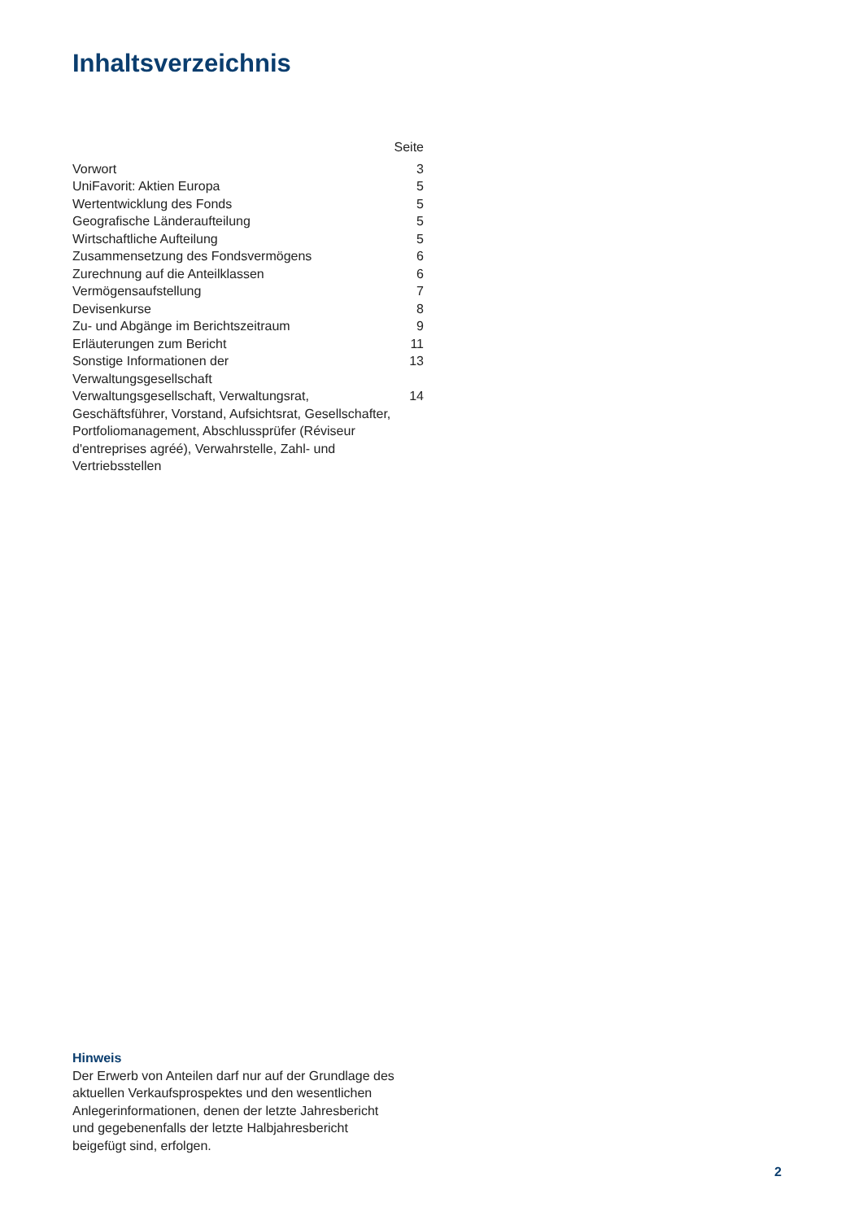Inhaltsverzeichnis
| | Seite |
| --- | --- |
| Vorwort | 3 |
| UniFavorit: Aktien Europa | 5 |
| Wertentwicklung des Fonds | 5 |
| Geografische Länderaufteilung | 5 |
| Wirtschaftliche Aufteilung | 5 |
| Zusammensetzung des Fondsvermögens | 6 |
| Zurechnung auf die Anteilklassen | 6 |
| Vermögensaufstellung | 7 |
| Devisenkurse | 8 |
| Zu- und Abgänge im Berichtszeitraum | 9 |
| Erläuterungen zum Bericht | 11 |
| Sonstige Informationen der Verwaltungsgesellschaft | 13 |
| Verwaltungsgesellschaft, Verwaltungsrat, Geschäftsführer, Vorstand, Aufsichtsrat, Gesellschafter, Portfoliomanagement, Abschlussprüfer (Réviseur d'entreprises agréé), Verwahrstelle, Zahl- und Vertriebsstellen | 14 |
Hinweis
Der Erwerb von Anteilen darf nur auf der Grundlage des aktuellen Verkaufsprospektes und den wesentlichen Anlegerinformationen, denen der letzte Jahresbericht und gegebenenfalls der letzte Halbjahresbericht beigefügt sind, erfolgen.
2